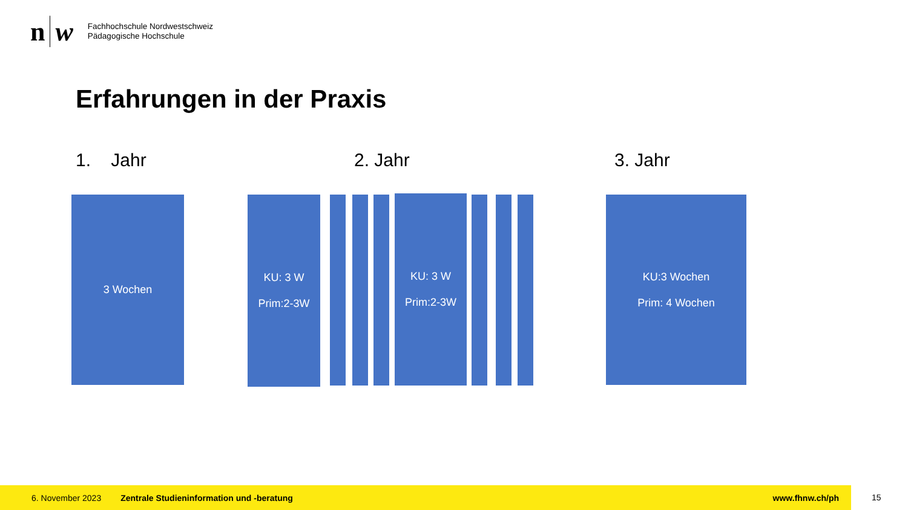n w
Fachhochschule Nordwestschweiz
Pädagogische Hochschule
Erfahrungen in der Praxis
1. Jahr 2. Jahr 3. Jahr
3 Wochen
KU: 3 W
Prim:2-3W
KU: 3 W
Prim:2-3W
KU:3 Wochen
Prim: 4 Wochen
6. November 2023 Zentrale Studieninformation und -beratung www.fhnw.ch/ph
15